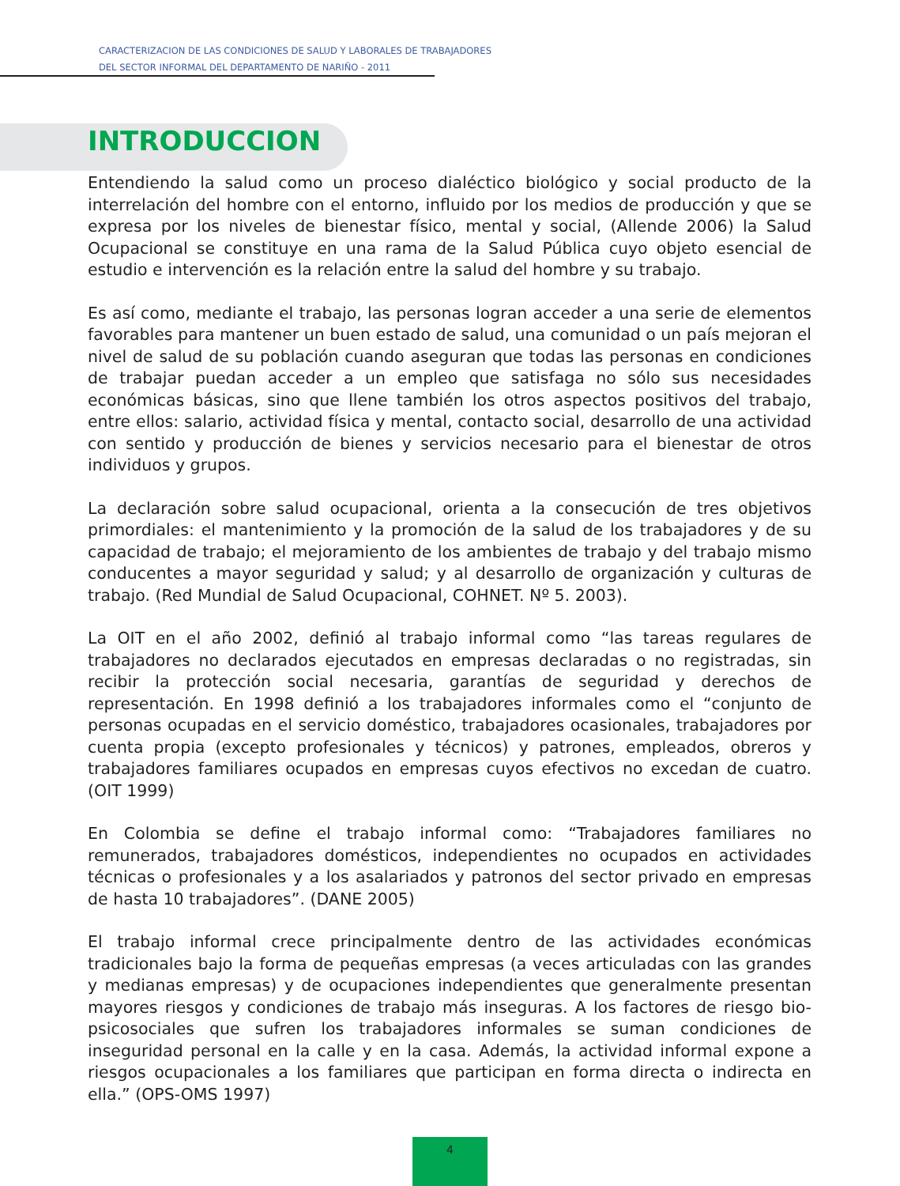CARACTERIZACION DE LAS CONDICIONES DE SALUD Y LABORALES DE TRABAJADORES
DEL SECTOR INFORMAL DEL DEPARTAMENTO DE NARIÑO - 2011
INTRODUCCION
Entendiendo la salud como un proceso dialéctico biológico y social producto de la interrelación del hombre con el entorno, influido por los medios de producción y que se expresa por los niveles de bienestar físico, mental y social, (Allende 2006) la Salud Ocupacional se constituye en una rama de la Salud Pública cuyo objeto esencial de estudio e intervención es la relación entre la salud del hombre y su trabajo.
Es así como, mediante el trabajo, las personas logran acceder a una serie de elementos favorables para mantener un buen estado de salud, una comunidad o un país mejoran el nivel de salud de su población cuando aseguran que todas las personas en condiciones de trabajar puedan acceder a un empleo que satisfaga no sólo sus necesidades económicas básicas, sino que llene también los otros aspectos positivos del trabajo, entre ellos: salario, actividad física y mental, contacto social, desarrollo de una actividad con sentido y producción de bienes y servicios necesario para el bienestar de otros individuos y grupos.
La declaración sobre salud ocupacional, orienta a la consecución de tres objetivos primordiales: el mantenimiento y la promoción de la salud de los trabajadores y de su capacidad de trabajo; el mejoramiento de los ambientes de trabajo y del trabajo mismo conducentes a mayor seguridad y salud; y al desarrollo de organización y culturas de trabajo. (Red Mundial de Salud Ocupacional, COHNET. Nº 5. 2003).
La OIT en el año 2002, definió al trabajo informal como “las tareas regulares de trabajadores no declarados ejecutados en empresas declaradas o no registradas, sin recibir la protección social necesaria, garantías de seguridad y derechos de representación. En 1998 definió a los trabajadores informales como el “conjunto de personas ocupadas en el servicio doméstico, trabajadores ocasionales, trabajadores por cuenta propia (excepto profesionales y técnicos) y patrones, empleados, obreros y trabajadores familiares ocupados en empresas cuyos efectivos no excedan de cuatro. (OIT 1999)
En Colombia se define el trabajo informal como: “Trabajadores familiares no remunerados, trabajadores domésticos, independientes no ocupados en actividades técnicas o profesionales y a los asalariados y patronos del sector privado en empresas de hasta 10 trabajadores”. (DANE 2005)
El trabajo informal crece principalmente dentro de las actividades económicas tradicionales bajo la forma de pequeñas empresas (a veces articuladas con las grandes y medianas empresas) y de ocupaciones independientes que generalmente presentan mayores riesgos y condiciones de trabajo más inseguras. A los factores de riesgo bio-psicosociales que sufren los trabajadores informales se suman condiciones de inseguridad personal en la calle y en la casa. Además, la actividad informal expone a riesgos ocupacionales a los familiares que participan en forma directa o indirecta en ella.” (OPS-OMS 1997)
4